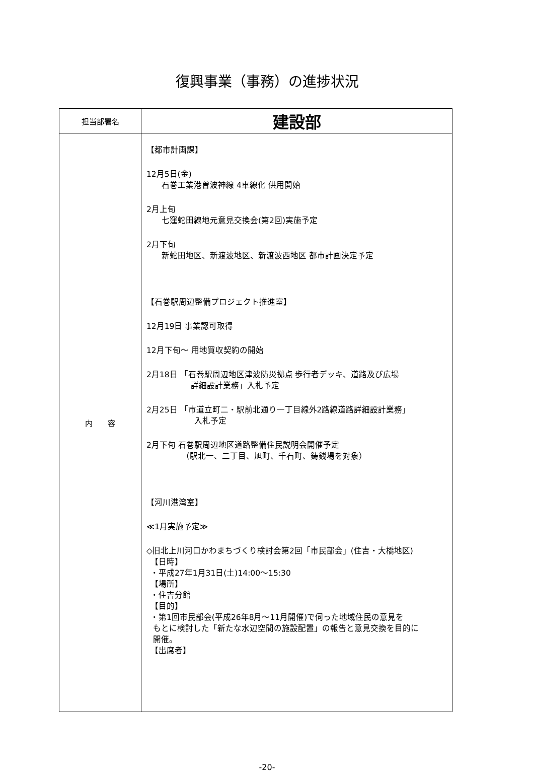復興事業（事務）の進捗状況
| 担当部署名 | 建設部 |
| 内 容 | 【都市計画課】 12月5日(金) 石巻工業港曽波神線 4車線化 供用開始 2月上旬 七窪蛇田線地元意見交換会(第2回)実施予定 2月下旬 新蛇田地区、新渡波地区、新渡波西地区 都市計画決定予定 【石巻駅周辺整備プロジェクト推進室】 12月19日 事業認可取得 12月下旬～ 用地買収契約の開始 2月18日 「石巻駅周辺地区津波防災拠点 歩行者デッキ、道路及び広場 詳細設計業務」入札予定 2月25日 「市道立町二・駅前北通り一丁目線外2路線道路詳細設計業務」 入札予定 2月下旬 石巻駅周辺地区道路整備住民説明会開催予定 （駅北一、二丁目、旭町、千石町、鋳銭場を対象） 【河川港湾室】 ≪1月実施予定≫ ◇旧北上川河口かわまちづくり検討会第2回「市民部会」(住吉・大橋地区) 【日時】 ・平成27年1月31日(土)14:00～15:30 【場所】 ・住吉分館 【目的】 ・第1回市民部会(平成26年8月～11月開催)で伺った地域住民の意見を もとに検討した「新たな水辺空間の施設配置」の報告と意見交換を目的に 開催。 【出席者】 |
-20-